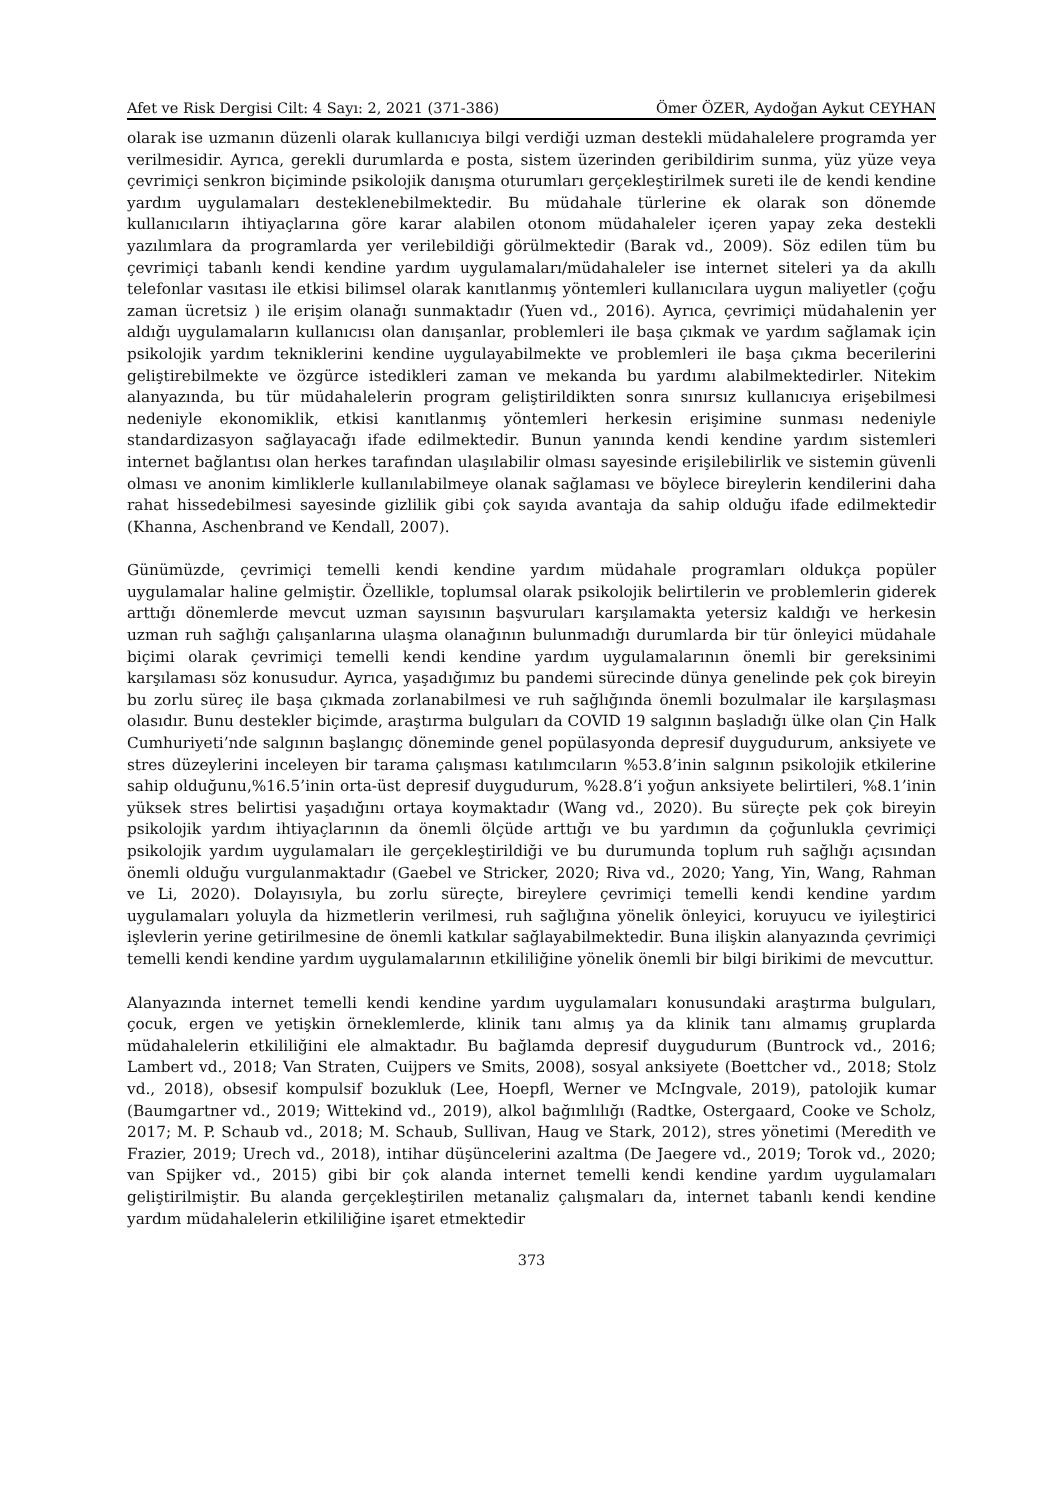Afet ve Risk Dergisi Cilt: 4 Sayı: 2, 2021 (371-386) Ömer ÖZER, Aydoğan Aykut CEYHAN
olarak ise uzmanın düzenli olarak kullanıcıya bilgi verdiği uzman destekli müdahalelere programda yer verilmesidir. Ayrıca, gerekli durumlarda e posta, sistem üzerinden geribildirim sunma, yüz yüze veya çevrimiçi senkron biçiminde psikolojik danışma oturumları gerçekleştirilmek sureti ile de kendi kendine yardım uygulamaları desteklenebilmektedir. Bu müdahale türlerine ek olarak son dönemde kullanıcıların ihtiyaçlarına göre karar alabilen otonom müdahaleler içeren yapay zeka destekli yazılımlara da programlarda yer verilebildiği görülmektedir (Barak vd., 2009). Söz edilen tüm bu çevrimiçi tabanlı kendi kendine yardım uygulamaları/müdahaleler ise internet siteleri ya da akıllı telefonlar vasıtası ile etkisi bilimsel olarak kanıtlanmış yöntemleri kullanıcılara uygun maliyetler (çoğu zaman ücretsiz ) ile erişim olanağı sunmaktadır (Yuen vd., 2016). Ayrıca, çevrimiçi müdahalenin yer aldığı uygulamaların kullanıcısı olan danışanlar, problemleri ile başa çıkmak ve yardım sağlamak için psikolojik yardım tekniklerini kendine uygulayabilmekte ve problemleri ile başa çıkma becerilerini geliştirebilmekte ve özgürce istedikleri zaman ve mekanda bu yardımı alabilmektedirler. Nitekim alanyazında, bu tür müdahalelerin program geliştirildikten sonra sınırsız kullanıcıya erişebilmesi nedeniyle ekonomiklik, etkisi kanıtlanmış yöntemleri herkesin erişimine sunması nedeniyle standardizasyon sağlayacağı ifade edilmektedir. Bunun yanında kendi kendine yardım sistemleri internet bağlantısı olan herkes tarafından ulaşılabilir olması sayesinde erişilebilirlik ve sistemin güvenli olması ve anonim kimliklerle kullanılabilmeye olanak sağlaması ve böylece bireylerin kendilerini daha rahat hissedebilmesi sayesinde gizlilik gibi çok sayıda avantaja da sahip olduğu ifade edilmektedir (Khanna, Aschenbrand ve Kendall, 2007).
Günümüzde, çevrimiçi temelli kendi kendine yardım müdahale programları oldukça popüler uygulamalar haline gelmiştir. Özellikle, toplumsal olarak psikolojik belirtilerin ve problemlerin giderek arttığı dönemlerde mevcut uzman sayısının başvuruları karşılamakta yetersiz kaldığı ve herkesin uzman ruh sağlığı çalışanlarına ulaşma olanağının bulunmadığı durumlarda bir tür önleyici müdahale biçimi olarak çevrimiçi temelli kendi kendine yardım uygulamalarının önemli bir gereksinimi karşılaması söz konusudur. Ayrıca, yaşadığımız bu pandemi sürecinde dünya genelinde pek çok bireyin bu zorlu süreç ile başa çıkmada zorlanabilmesi ve ruh sağlığında önemli bozulmalar ile karşılaşması olasıdır. Bunu destekler biçimde, araştırma bulguları da COVID 19 salgının başladığı ülke olan Çin Halk Cumhuriyeti’nde salgının başlangıç döneminde genel popülasyonda depresif duygudurum, anksiyete ve stres düzeylerini inceleyen bir tarama çalışması katılımcıların %53.8’inin salgının psikolojik etkilerine sahip olduğunu,%16.5’inin orta-üst depresif duygudurum, %28.8’i yoğun anksiyete belirtileri, %8.1’inin yüksek stres belirtisi yaşadığını ortaya koymaktadır (Wang vd., 2020). Bu süreçte pek çok bireyin psikolojik yardım ihtiyaçlarının da önemli ölçüde arttığı ve bu yardımın da çoğunlukla çevrimiçi psikolojik yardım uygulamaları ile gerçekleştirildiği ve bu durumunda toplum ruh sağlığı açısından önemli olduğu vurgulanmaktadır (Gaebel ve Stricker, 2020; Riva vd., 2020; Yang, Yin, Wang, Rahman ve Li, 2020). Dolayısıyla, bu zorlu süreçte, bireylere çevrimiçi temelli kendi kendine yardım uygulamaları yoluyla da hizmetlerin verilmesi, ruh sağlığına yönelik önleyici, koruyucu ve iyileştirici işlevlerin yerine getirilmesine de önemli katkılar sağlayabilmektedir. Buna ilişkin alanyazında çevrimiçi temelli kendi kendine yardım uygulamalarının etkililiğine yönelik önemli bir bilgi birikimi de mevcuttur.
Alanyazında internet temelli kendi kendine yardım uygulamaları konusundaki araştırma bulguları, çocuk, ergen ve yetişkin örneklemlerde, klinik tanı almış ya da klinik tanı almamış gruplarda müdahalelerin etkililiğini ele almaktadır. Bu bağlamda depresif duygudurum (Buntrock vd., 2016; Lambert vd., 2018; Van Straten, Cuijpers ve Smits, 2008), sosyal anksiyete (Boettcher vd., 2018; Stolz vd., 2018), obsesif kompulsif bozukluk (Lee, Hoepfl, Werner ve McIngvale, 2019), patolojik kumar (Baumgartner vd., 2019; Wittekind vd., 2019), alkol bağımlılığı (Radtke, Ostergaard, Cooke ve Scholz, 2017; M. P. Schaub vd., 2018; M. Schaub, Sullivan, Haug ve Stark, 2012), stres yönetimi (Meredith ve Frazier, 2019; Urech vd., 2018), intihar düşüncelerini azaltma (De Jaegere vd., 2019; Torok vd., 2020; van Spijker vd., 2015) gibi bir çok alanda internet temelli kendi kendine yardım uygulamaları geliştirilmiştir. Bu alanda gerçekleştirilen metanaliz çalışmaları da, internet tabanlı kendi kendine yardım müdahalelerin etkililiğine işaret etmektedir
373